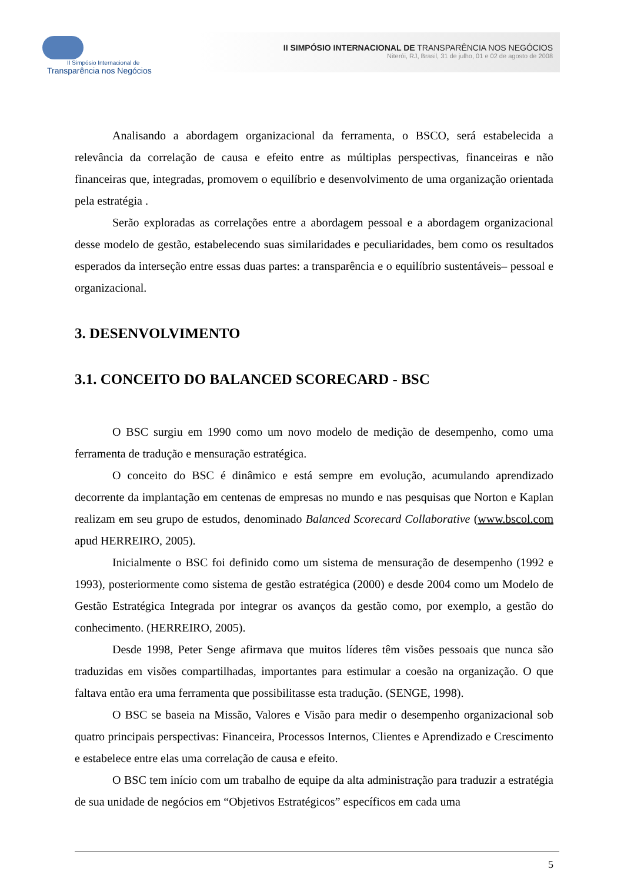II Simpósio Internacional de
Transparência nos Negócios
II SIMPÓSIO INTERNACIONAL DE TRANSPARÊNCIA NOS NEGÓCIOS
Niterói, RJ, Brasil, 31 de julho, 01 e 02 de agosto de 2008
Analisando a abordagem organizacional da ferramenta, o BSCO, será estabelecida a relevância da correlação de causa e efeito entre as múltiplas perspectivas, financeiras e não financeiras que, integradas, promovem o equilíbrio e desenvolvimento de uma organização orientada pela estratégia .
Serão exploradas as correlações entre a abordagem pessoal e a abordagem organizacional desse modelo de gestão, estabelecendo suas similaridades e peculiaridades, bem como os resultados esperados da interseção entre essas duas partes: a transparência e o equilíbrio sustentáveis– pessoal e organizacional.
3. DESENVOLVIMENTO
3.1. CONCEITO DO BALANCED SCORECARD - BSC
O BSC surgiu em 1990 como um novo modelo de medição de desempenho, como uma ferramenta de tradução e mensuração estratégica.
O conceito do BSC é dinâmico e está sempre em evolução, acumulando aprendizado decorrente da implantação em centenas de empresas no mundo e nas pesquisas que Norton e Kaplan realizam em seu grupo de estudos, denominado Balanced Scorecard Collaborative (www.bscol.com apud HERREIRO, 2005).
Inicialmente o BSC foi definido como um sistema de mensuração de desempenho (1992 e 1993), posteriormente como sistema de gestão estratégica (2000) e desde 2004 como um Modelo de Gestão Estratégica Integrada por integrar os avanços da gestão como, por exemplo, a gestão do conhecimento. (HERREIRO, 2005).
Desde 1998, Peter Senge afirmava que muitos líderes têm visões pessoais que nunca são traduzidas em visões compartilhadas, importantes para estimular a coesão na organização. O que faltava então era uma ferramenta que possibilitasse esta tradução. (SENGE, 1998).
O BSC se baseia na Missão, Valores e Visão para medir o desempenho organizacional sob quatro principais perspectivas: Financeira, Processos Internos, Clientes e Aprendizado e Crescimento e estabelece entre elas uma correlação de causa e efeito.
O BSC tem início com um trabalho de equipe da alta administração para traduzir a estratégia de sua unidade de negócios em “Objetivos Estratégicos” específicos em cada uma
5